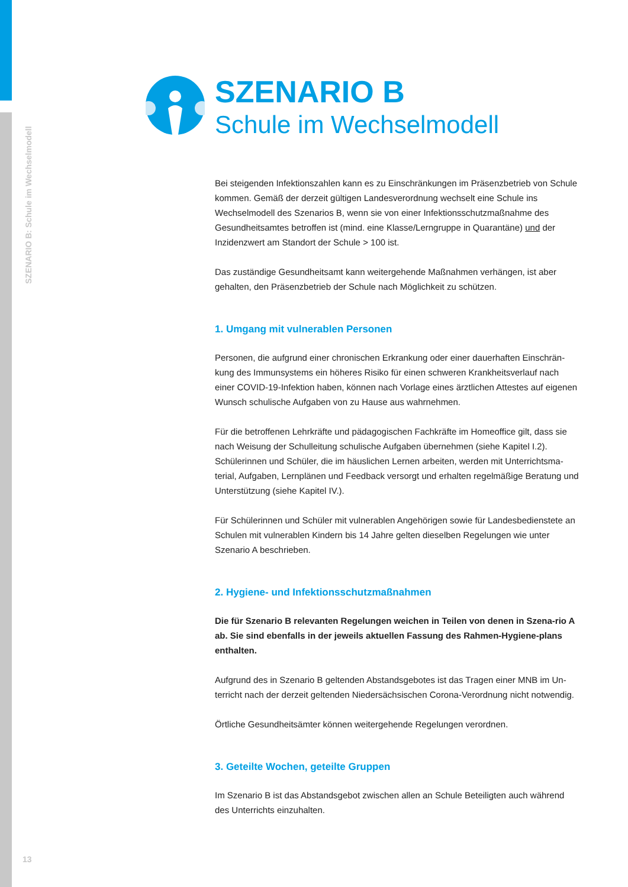SZENARIO B: Schule im Wechselmodell
SZENARIO B
Schule im Wechselmodell
Bei steigenden Infektionszahlen kann es zu Einschränkungen im Präsenzbetrieb von Schule kommen. Gemäß der derzeit gültigen Landesverordnung wechselt eine Schule ins Wechselmodell des Szenarios B, wenn sie von einer Infektionsschutzmaßnahme des Gesundheitsamtes betroffen ist (mind. eine Klasse/Lerngruppe in Quarantäne) und der Inzidenzwert am Standort der Schule > 100 ist.
Das zuständige Gesundheitsamt kann weitergehende Maßnahmen verhängen, ist aber gehalten, den Präsenzbetrieb der Schule nach Möglichkeit zu schützen.
1. Umgang mit vulnerablen Personen
Personen, die aufgrund einer chronischen Erkrankung oder einer dauerhaften Einschrän-kung des Immunsystems ein höheres Risiko für einen schweren Krankheitsverlauf nach einer COVID-19-Infektion haben, können nach Vorlage eines ärztlichen Attestes auf eigenen Wunsch schulische Aufgaben von zu Hause aus wahrnehmen.
Für die betroffenen Lehrkräfte und pädagogischen Fachkräfte im Homeoffice gilt, dass sie nach Weisung der Schulleitung schulische Aufgaben übernehmen (siehe Kapitel I.2). Schülerinnen und Schüler, die im häuslichen Lernen arbeiten, werden mit Unterrichtsma-terial, Aufgaben, Lernplänen und Feedback versorgt und erhalten regelmäßige Beratung und Unterstützung (siehe Kapitel IV.).
Für Schülerinnen und Schüler mit vulnerablen Angehörigen sowie für Landesbedienstete an Schulen mit vulnerablen Kindern bis 14 Jahre gelten dieselben Regelungen wie unter Szenario A beschrieben.
2. Hygiene- und Infektionsschutzmaßnahmen
Die für Szenario B relevanten Regelungen weichen in Teilen von denen in Szena-rio A ab. Sie sind ebenfalls in der jeweils aktuellen Fassung des Rahmen-Hygiene-plans enthalten.
Aufgrund des in Szenario B geltenden Abstandsgebotes ist das Tragen einer MNB im Un-terricht nach der derzeit geltenden Niedersächsischen Corona-Verordnung nicht notwendig.
Örtliche Gesundheitsämter können weitergehende Regelungen verordnen.
3. Geteilte Wochen, geteilte Gruppen
Im Szenario B ist das Abstandsgebot zwischen allen an Schule Beteiligten auch während des Unterrichts einzuhalten.
13